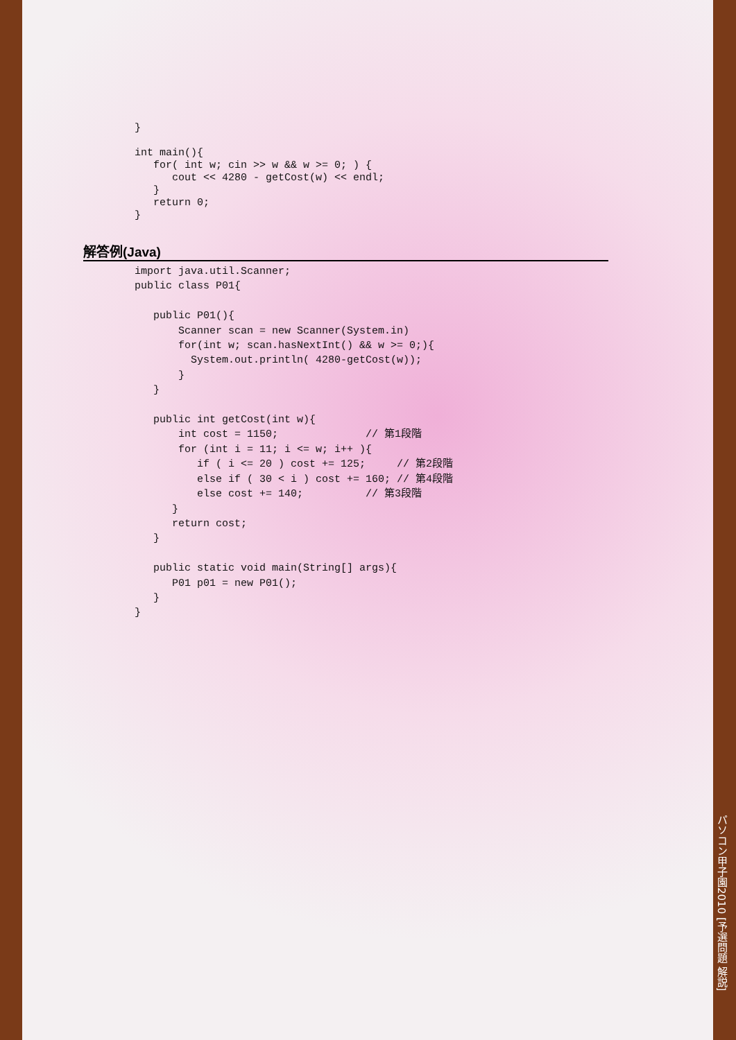}

int main(){
   for( int w; cin >> w && w >= 0; ) {
      cout << 4280 - getCost(w) << endl;
   }
   return 0;
}
解答例(Java)
import java.util.Scanner;
public class P01{

   public P01(){
       Scanner scan = new Scanner(System.in)
       for(int w; scan.hasNextInt() && w >= 0;){
         System.out.println( 4280-getCost(w));
       }
   }

   public int getCost(int w){
       int cost = 1150;              // 第1段階
       for (int i = 11; i <= w; i++ ){
          if ( i <= 20 ) cost += 125;     // 第2段階
          else if ( 30 < i ) cost += 160; // 第4段階
          else cost += 140;          // 第3段階
      }
      return cost;
   }

   public static void main(String[] args){
      P01 p01 = new P01();
   }
}
パソコン甲子園2010 [予選問題 解説]